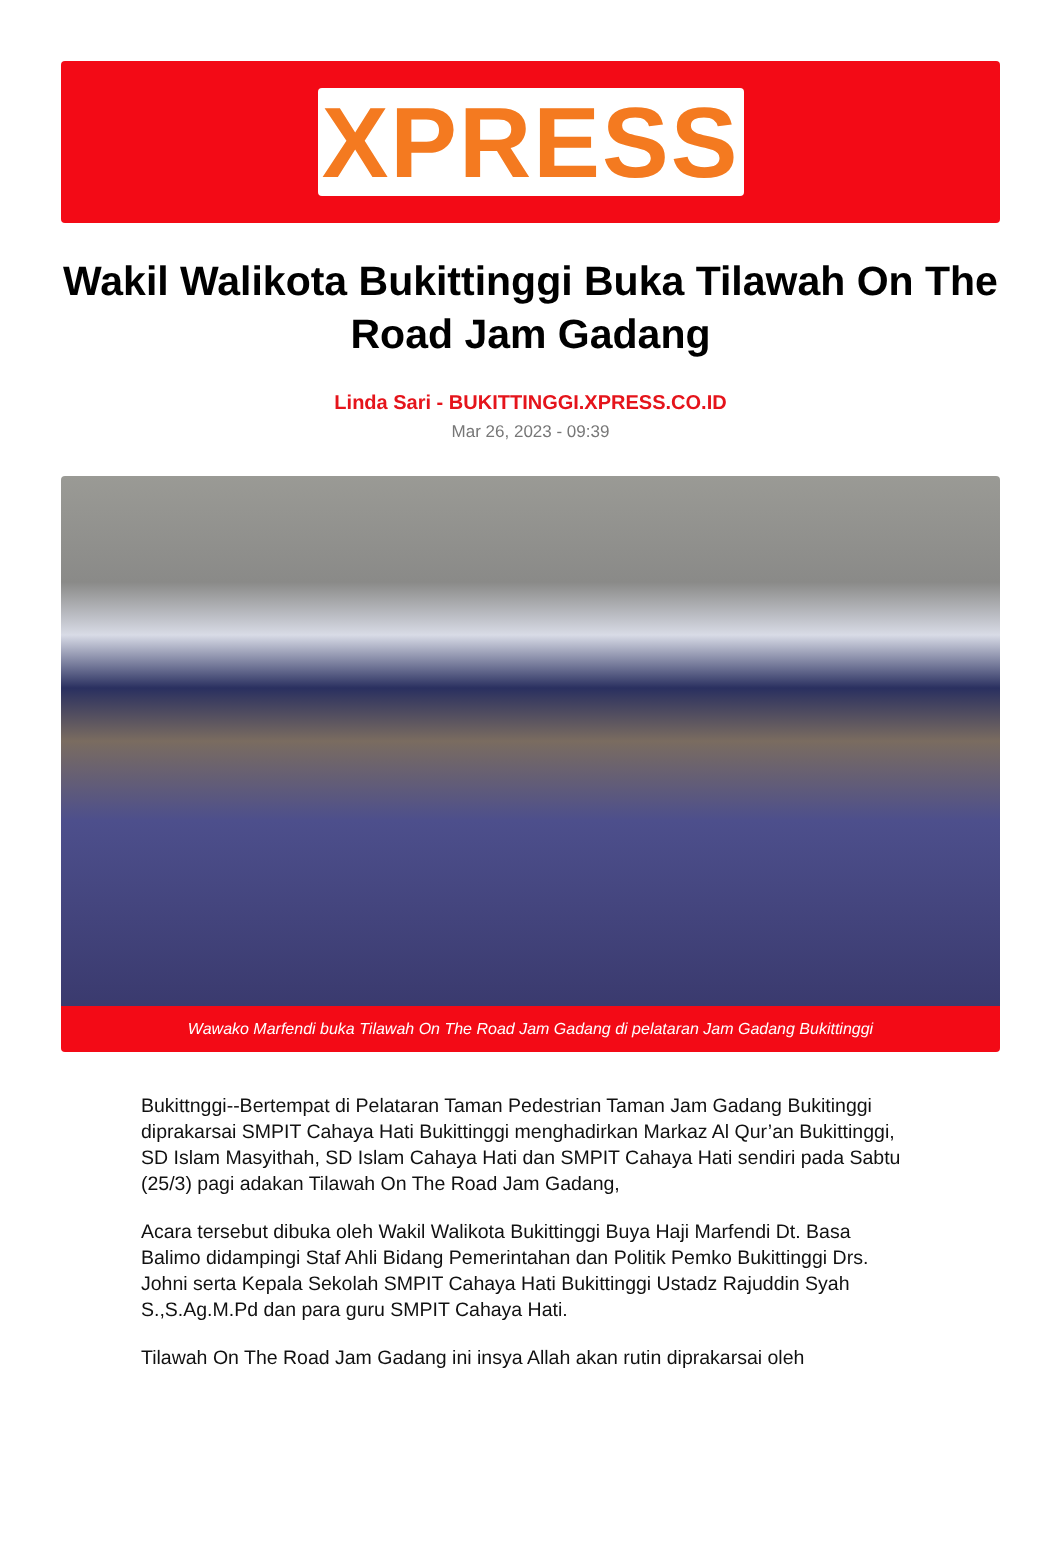XPRESS
Wakil Walikota Bukittinggi Buka Tilawah On The Road Jam Gadang
Linda Sari - BUKITTINGGI.XPRESS.CO.ID
Mar 26, 2023 - 09:39
Wawako Marfendi buka Tilawah On The Road Jam Gadang di pelataran Jam Gadang Bukittinggi
Bukittnggi--Bertempat di Pelataran Taman Pedestrian Taman Jam Gadang Bukitinggi diprakarsai SMPIT Cahaya Hati Bukittinggi menghadirkan Markaz Al Qur’an Bukittinggi, SD Islam Masyithah, SD Islam Cahaya Hati dan SMPIT Cahaya Hati sendiri pada Sabtu (25/3) pagi adakan Tilawah On The Road Jam Gadang,
Acara tersebut dibuka oleh Wakil Walikota Bukittinggi Buya Haji Marfendi Dt. Basa Balimo didampingi Staf Ahli Bidang Pemerintahan dan Politik Pemko Bukittinggi Drs. Johni serta Kepala Sekolah SMPIT Cahaya Hati Bukittinggi Ustadz Rajuddin Syah S.,S.Ag.M.Pd dan para guru SMPIT Cahaya Hati.
Tilawah On The Road Jam Gadang ini insya Allah akan rutin diprakarsai oleh